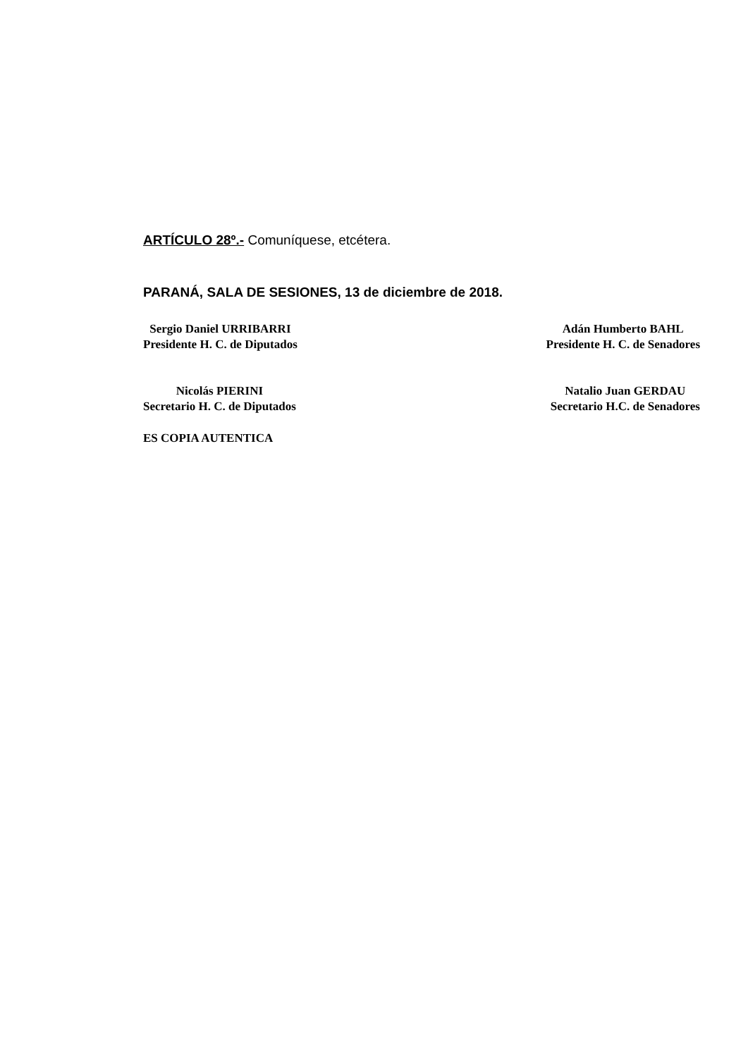ARTÍCULO 28º.- Comuníquese, etcétera.
PARANÁ, SALA DE SESIONES, 13 de diciembre de 2018.
Sergio Daniel URRIBARRI
Presidente H. C. de Diputados
Adán Humberto BAHL
Presidente H. C. de Senadores
Nicolás PIERINI
Secretario H. C. de Diputados
Natalio Juan GERDAU
Secretario H.C. de Senadores
ES COPIA AUTENTICA